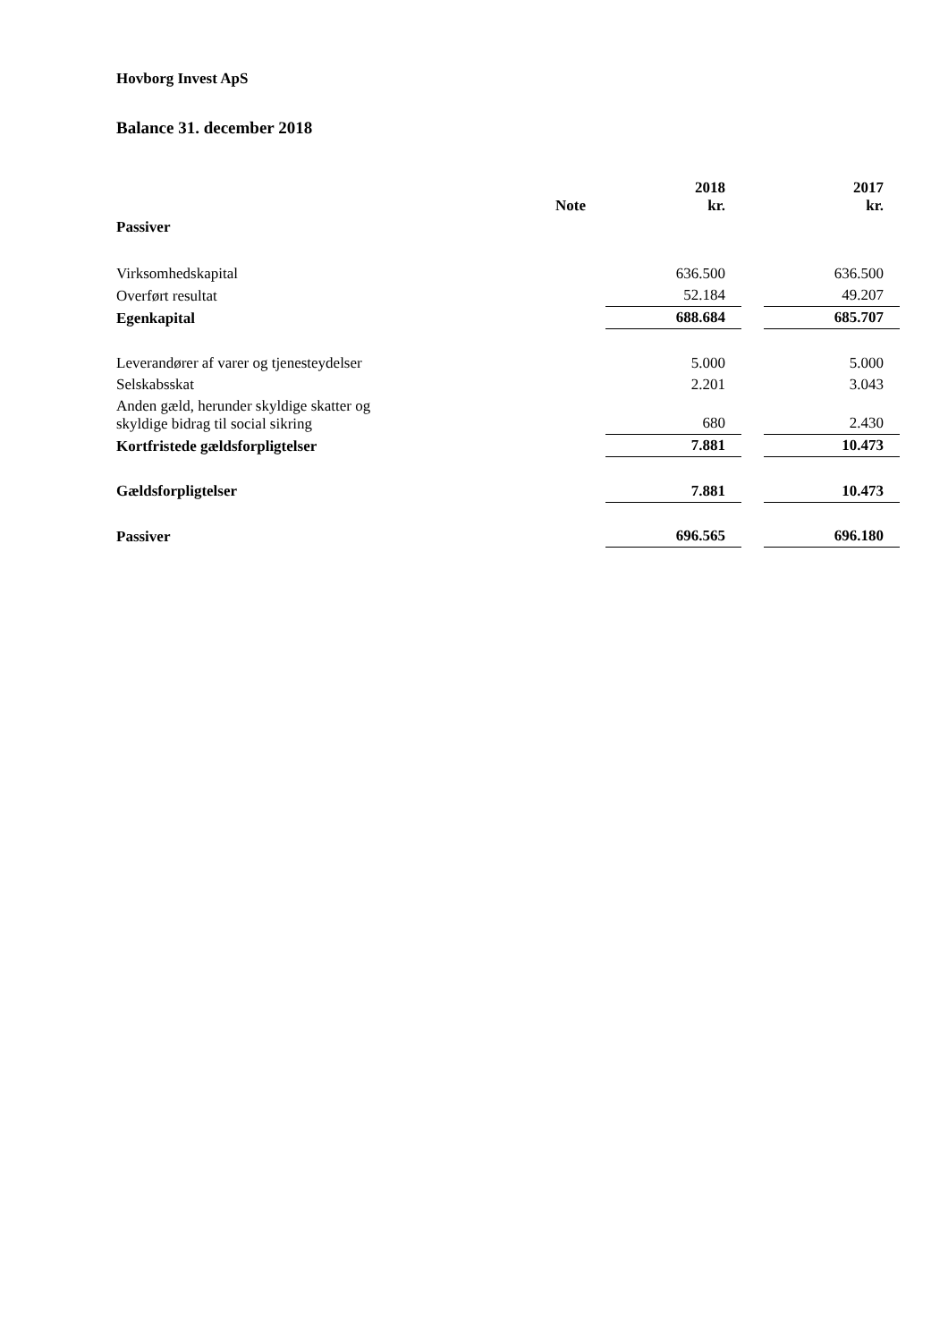Hovborg Invest ApS
Balance 31. december 2018
| | Note | | 2018 kr. | | 2017 kr. |
| Passiver | | | | | |
| Virksomhedskapital | | | 636.500 | | 636.500 |
| Overført resultat | | | 52.184 | | 49.207 |
| Egenkapital | | | 688.684 | | 685.707 |
| Leverandører af varer og tjenesteydelser | | | 5.000 | | 5.000 |
| Selskabsskat | | | 2.201 | | 3.043 |
| Anden gæld, herunder skyldige skatter og skyldige bidrag til social sikring | | | 680 | | 2.430 |
| Kortfristede gældsforpligtelser | | | 7.881 | | 10.473 |
| Gældsforpligtelser | | | 7.881 | | 10.473 |
| Passiver | | | 696.565 | | 696.180 |